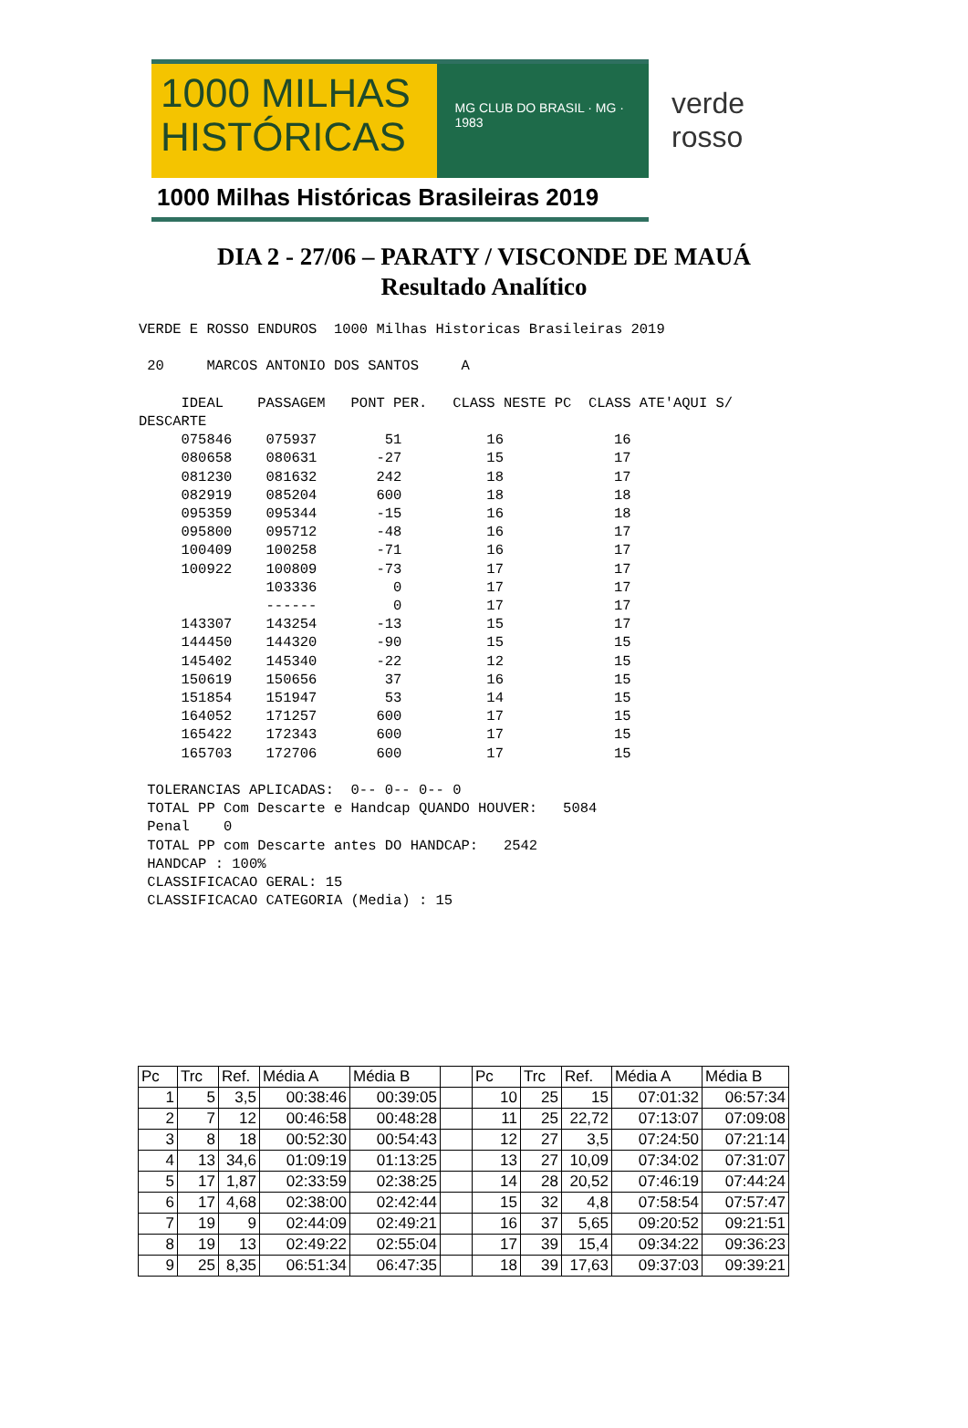1000 MILHAS
HISTÓRICAS
MG CLUB DO BRASIL · MG · 1983
1000 Milhas Históricas Brasileiras 2019
verde
rosso
DIA 2 - 27/06 – PARATY / VISCONDE DE MAUÁ
Resultado Analítico
VERDE E ROSSO ENDUROS  1000 Milhas Historicas Brasileiras 2019

 20     MARCOS ANTONIO DOS SANTOS     A

     IDEAL    PASSAGEM   PONT PER.   CLASS NESTE PC  CLASS ATE'AQUI S/
DESCARTE
     075846    075937        51          16             16
     080658    080631       -27          15             17
     081230    081632       242          18             17
     082919    085204       600          18             18
     095359    095344       -15          16             18
     095800    095712       -48          16             17
     100409    100258       -71          16             17
     100922    100809       -73          17             17
               103336         0          17             17
               ------         0          17             17
     143307    143254       -13          15             17
     144450    144320       -90          15             15
     145402    145340       -22          12             15
     150619    150656        37          16             15
     151854    151947        53          14             15
     164052    171257       600          17             15
     165422    172343       600          17             15
     165703    172706       600          17             15

 TOLERANCIAS APLICADAS:  0-- 0-- 0-- 0
 TOTAL PP Com Descarte e Handcap QUANDO HOUVER:   5084
 Penal    0
 TOTAL PP com Descarte antes DO HANDCAP:   2542
 HANDCAP : 100%
 CLASSIFICACAO GERAL: 15
 CLASSIFICACAO CATEGORIA (Media) : 15
| Pc | Trc | Ref. | Média A | Média B | | Pc | Trc | Ref. | Média A | Média B |
| --- | --- | --- | --- | --- | --- | --- | --- | --- | --- | --- |
| 1 | 5 | 3,5 | 00:38:46 | 00:39:05 | | 10 | 25 | 15 | 07:01:32 | 06:57:34 |
| 2 | 7 | 12 | 00:46:58 | 00:48:28 | | 11 | 25 | 22,72 | 07:13:07 | 07:09:08 |
| 3 | 8 | 18 | 00:52:30 | 00:54:43 | | 12 | 27 | 3,5 | 07:24:50 | 07:21:14 |
| 4 | 13 | 34,6 | 01:09:19 | 01:13:25 | | 13 | 27 | 10,09 | 07:34:02 | 07:31:07 |
| 5 | 17 | 1,87 | 02:33:59 | 02:38:25 | | 14 | 28 | 20,52 | 07:46:19 | 07:44:24 |
| 6 | 17 | 4,68 | 02:38:00 | 02:42:44 | | 15 | 32 | 4,8 | 07:58:54 | 07:57:47 |
| 7 | 19 | 9 | 02:44:09 | 02:49:21 | | 16 | 37 | 5,65 | 09:20:52 | 09:21:51 |
| 8 | 19 | 13 | 02:49:22 | 02:55:04 | | 17 | 39 | 15,4 | 09:34:22 | 09:36:23 |
| 9 | 25 | 8,35 | 06:51:34 | 06:47:35 | | 18 | 39 | 17,63 | 09:37:03 | 09:39:21 |